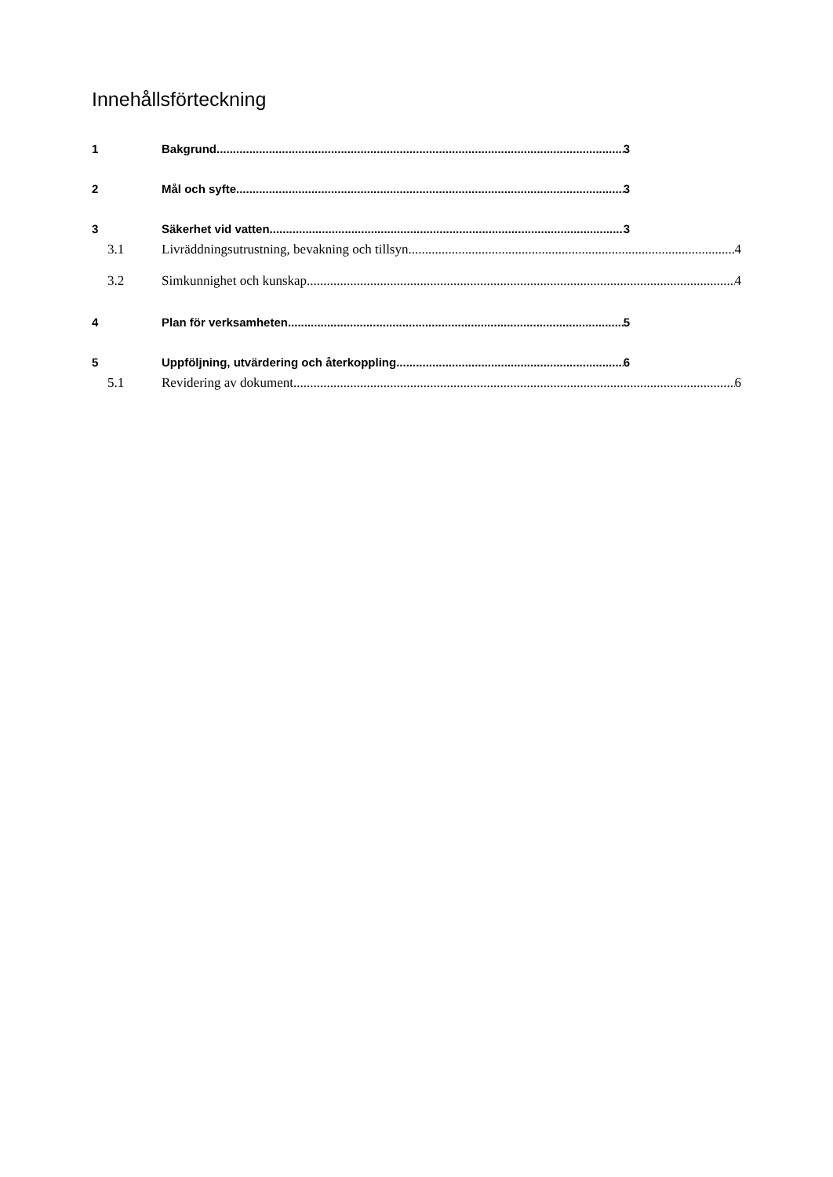Innehållsförteckning
1 Bakgrund 3
2 Mål och syfte 3
3 Säkerhet vid vatten 3
3.1 Livräddningsutrustning, bevakning och tillsyn 4
3.2 Simkunnighet och kunskap 4
4 Plan för verksamheten 5
5 Uppföljning, utvärdering och återkoppling 6
5.1 Revidering av dokument 6